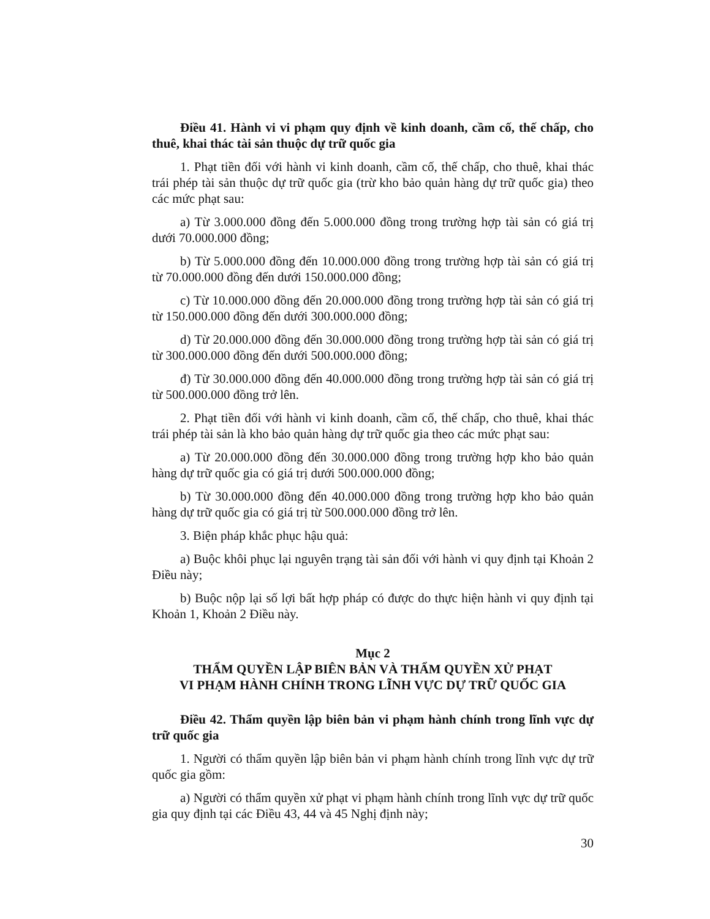Điều 41. Hành vi vi phạm quy định về kinh doanh, cầm cố, thế chấp, cho thuê, khai thác tài sản thuộc dự trữ quốc gia
1. Phạt tiền đối với hành vi kinh doanh, cầm cố, thế chấp, cho thuê, khai thác trái phép tài sản thuộc dự trữ quốc gia (trừ kho bảo quản hàng dự trữ quốc gia) theo các mức phạt sau:
a) Từ 3.000.000 đồng đến 5.000.000 đồng trong trường hợp tài sản có giá trị dưới 70.000.000 đồng;
b) Từ 5.000.000 đồng đến 10.000.000 đồng trong trường hợp tài sản có giá trị từ 70.000.000 đồng đến dưới 150.000.000 đồng;
c) Từ 10.000.000 đồng đến 20.000.000 đồng trong trường hợp tài sản có giá trị từ 150.000.000 đồng đến dưới 300.000.000 đồng;
d) Từ 20.000.000 đồng đến 30.000.000 đồng trong trường hợp tài sản có giá trị từ 300.000.000 đồng đến dưới 500.000.000 đồng;
đ) Từ 30.000.000 đồng đến 40.000.000 đồng trong trường hợp tài sản có giá trị từ 500.000.000 đồng trở lên.
2. Phạt tiền đối với hành vi kinh doanh, cầm cố, thế chấp, cho thuê, khai thác trái phép tài sản là kho bảo quản hàng dự trữ quốc gia theo các mức phạt sau:
a) Từ 20.000.000 đồng đến 30.000.000 đồng trong trường hợp kho bảo quản hàng dự trữ quốc gia có giá trị dưới 500.000.000 đồng;
b) Từ 30.000.000 đồng đến 40.000.000 đồng trong trường hợp kho bảo quản hàng dự trữ quốc gia có giá trị từ 500.000.000 đồng trở lên.
3. Biện pháp khắc phục hậu quả:
a) Buộc khôi phục lại nguyên trạng tài sản đối với hành vi quy định tại Khoản 2 Điều này;
b) Buộc nộp lại số lợi bất hợp pháp có được do thực hiện hành vi quy định tại Khoản 1, Khoản 2 Điều này.
Mục 2
THẨM QUYỀN LẬP BIÊN BẢN VÀ THẨM QUYỀN XỬ PHẠT
VI PHẠM HÀNH CHÍNH TRONG LĨNH VỰC DỰ TRỮ QUỐC GIA
Điều 42. Thẩm quyền lập biên bản vi phạm hành chính trong lĩnh vực dự trữ quốc gia
1. Người có thẩm quyền lập biên bản vi phạm hành chính trong lĩnh vực dự trữ quốc gia gồm:
a) Người có thẩm quyền xử phạt vi phạm hành chính trong lĩnh vực dự trữ quốc gia quy định tại các Điều 43, 44 và 45 Nghị định này;
30